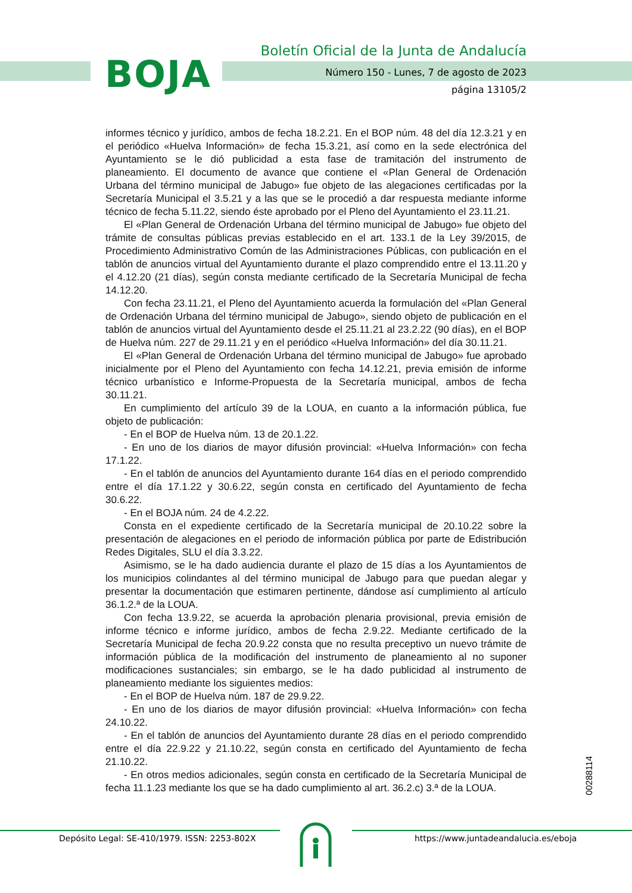BOJA
Boletín Oficial de la Junta de Andalucía
Número 150 - Lunes, 7 de agosto de 2023
página 13105/2
informes técnico y jurídico, ambos de fecha 18.2.21. En el BOP núm. 48 del día 12.3.21 y en el periódico «Huelva Información» de fecha 15.3.21, así como en la sede electrónica del Ayuntamiento se le dió publicidad a esta fase de tramitación del instrumento de planeamiento. El documento de avance que contiene el «Plan General de Ordenación Urbana del término municipal de Jabugo» fue objeto de las alegaciones certificadas por la Secretaría Municipal el 3.5.21 y a las que se le procedió a dar respuesta mediante informe técnico de fecha 5.11.22, siendo éste aprobado por el Pleno del Ayuntamiento el 23.11.21.
El «Plan General de Ordenación Urbana del término municipal de Jabugo» fue objeto del trámite de consultas públicas previas establecido en el art. 133.1 de la Ley 39/2015, de Procedimiento Administrativo Común de las Administraciones Públicas, con publicación en el tablón de anuncios virtual del Ayuntamiento durante el plazo comprendido entre el 13.11.20 y el 4.12.20 (21 días), según consta mediante certificado de la Secretaría Municipal de fecha 14.12.20.
Con fecha 23.11.21, el Pleno del Ayuntamiento acuerda la formulación del «Plan General de Ordenación Urbana del término municipal de Jabugo», siendo objeto de publicación en el tablón de anuncios virtual del Ayuntamiento desde el 25.11.21 al 23.2.22 (90 días), en el BOP de Huelva núm. 227 de 29.11.21 y en el periódico «Huelva Información» del día 30.11.21.
El «Plan General de Ordenación Urbana del término municipal de Jabugo» fue aprobado inicialmente por el Pleno del Ayuntamiento con fecha 14.12.21, previa emisión de informe técnico urbanístico e Informe-Propuesta de la Secretaría municipal, ambos de fecha 30.11.21.
En cumplimiento del artículo 39 de la LOUA, en cuanto a la información pública, fue objeto de publicación:
- En el BOP de Huelva núm. 13 de 20.1.22.
- En uno de los diarios de mayor difusión provincial: «Huelva Información» con fecha 17.1.22.
- En el tablón de anuncios del Ayuntamiento durante 164 días en el periodo comprendido entre el día 17.1.22 y 30.6.22, según consta en certificado del Ayuntamiento de fecha 30.6.22.
- En el BOJA núm. 24 de 4.2.22.
Consta en el expediente certificado de la Secretaría municipal de 20.10.22 sobre la presentación de alegaciones en el periodo de información pública por parte de Edistribución Redes Digitales, SLU el día 3.3.22.
Asimismo, se le ha dado audiencia durante el plazo de 15 días a los Ayuntamientos de los municipios colindantes al del término municipal de Jabugo para que puedan alegar y presentar la documentación que estimaren pertinente, dándose así cumplimiento al artículo 36.1.2.ª de la LOUA.
Con fecha 13.9.22, se acuerda la aprobación plenaria provisional, previa emisión de informe técnico e informe jurídico, ambos de fecha 2.9.22. Mediante certificado de la Secretaría Municipal de fecha 20.9.22 consta que no resulta preceptivo un nuevo trámite de información pública de la modificación del instrumento de planeamiento al no suponer modificaciones sustanciales; sin embargo, se le ha dado publicidad al instrumento de planeamiento mediante los siguientes medios:
- En el BOP de Huelva núm. 187 de 29.9.22.
- En uno de los diarios de mayor difusión provincial: «Huelva Información» con fecha 24.10.22.
- En el tablón de anuncios del Ayuntamiento durante 28 días en el periodo comprendido entre el día 22.9.22 y 21.10.22, según consta en certificado del Ayuntamiento de fecha 21.10.22.
- En otros medios adicionales, según consta en certificado de la Secretaría Municipal de fecha 11.1.23 mediante los que se ha dado cumplimiento al art. 36.2.c) 3.ª de la LOUA.
00288114
Depósito Legal: SE-410/1979. ISSN: 2253-802X https://www.juntadeandalucia.es/eboja